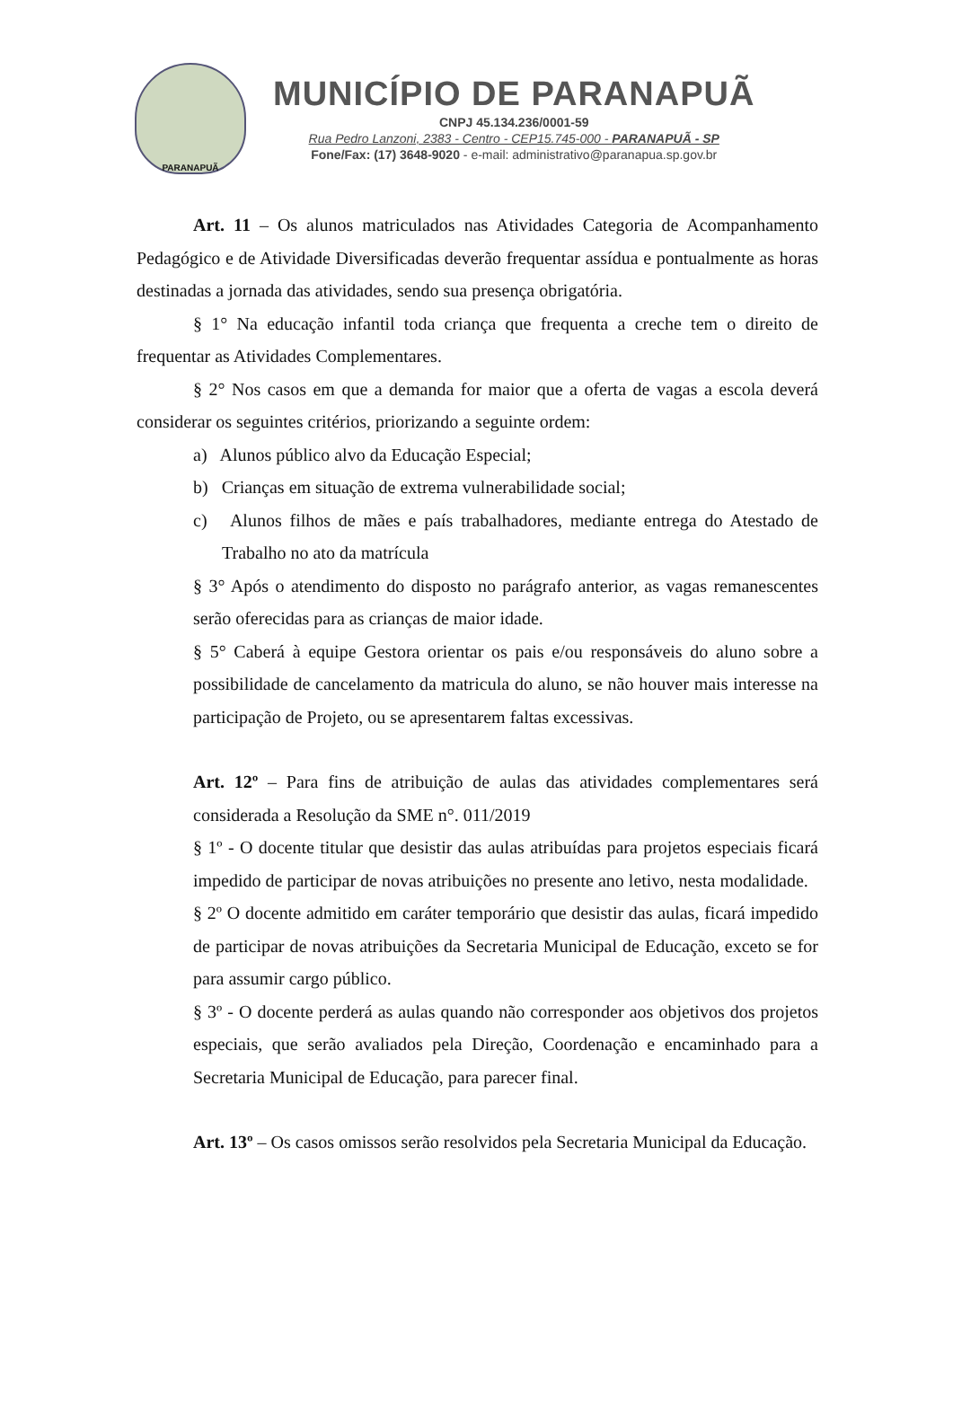PARANAPUÃ
MUNICÍPIO DE PARANAPUÃ
CNPJ 45.134.236/0001-59
Rua Pedro Lanzoni, 2383 - Centro - CEP15.745-000 - PARANAPUÃ - SP
Fone/Fax: (17) 3648-9020 - e-mail: administrativo@paranapua.sp.gov.br
Art. 11 – Os alunos matriculados nas Atividades Categoria de Acompanhamento Pedagógico e de Atividade Diversificadas deverão frequentar assídua e pontualmente as horas destinadas a jornada das atividades, sendo sua presença obrigatória.
§ 1° Na educação infantil toda criança que frequenta a creche tem o direito de frequentar as Atividades Complementares.
§ 2° Nos casos em que a demanda for maior que a oferta de vagas a escola deverá considerar os seguintes critérios, priorizando a seguinte ordem:
a) Alunos público alvo da Educação Especial;
b) Crianças em situação de extrema vulnerabilidade social;
c) Alunos filhos de mães e país trabalhadores, mediante entrega do Atestado de Trabalho no ato da matrícula
§ 3° Após o atendimento do disposto no parágrafo anterior, as vagas remanescentes serão oferecidas para as crianças de maior idade.
§ 5° Caberá à equipe Gestora orientar os pais e/ou responsáveis do aluno sobre a possibilidade de cancelamento da matricula do aluno, se não houver mais interesse na participação de Projeto, ou se apresentarem faltas excessivas.
Art. 12º – Para fins de atribuição de aulas das atividades complementares será considerada a Resolução da SME n°. 011/2019
§ 1º - O docente titular que desistir das aulas atribuídas para projetos especiais ficará impedido de participar de novas atribuições no presente ano letivo, nesta modalidade.
§ 2º O docente admitido em caráter temporário que desistir das aulas, ficará impedido de participar de novas atribuições da Secretaria Municipal de Educação, exceto se for para assumir cargo público.
§ 3º - O docente perderá as aulas quando não corresponder aos objetivos dos projetos especiais, que serão avaliados pela Direção, Coordenação e encaminhado para a Secretaria Municipal de Educação, para parecer final.
Art. 13º – Os casos omissos serão resolvidos pela Secretaria Municipal da Educação.